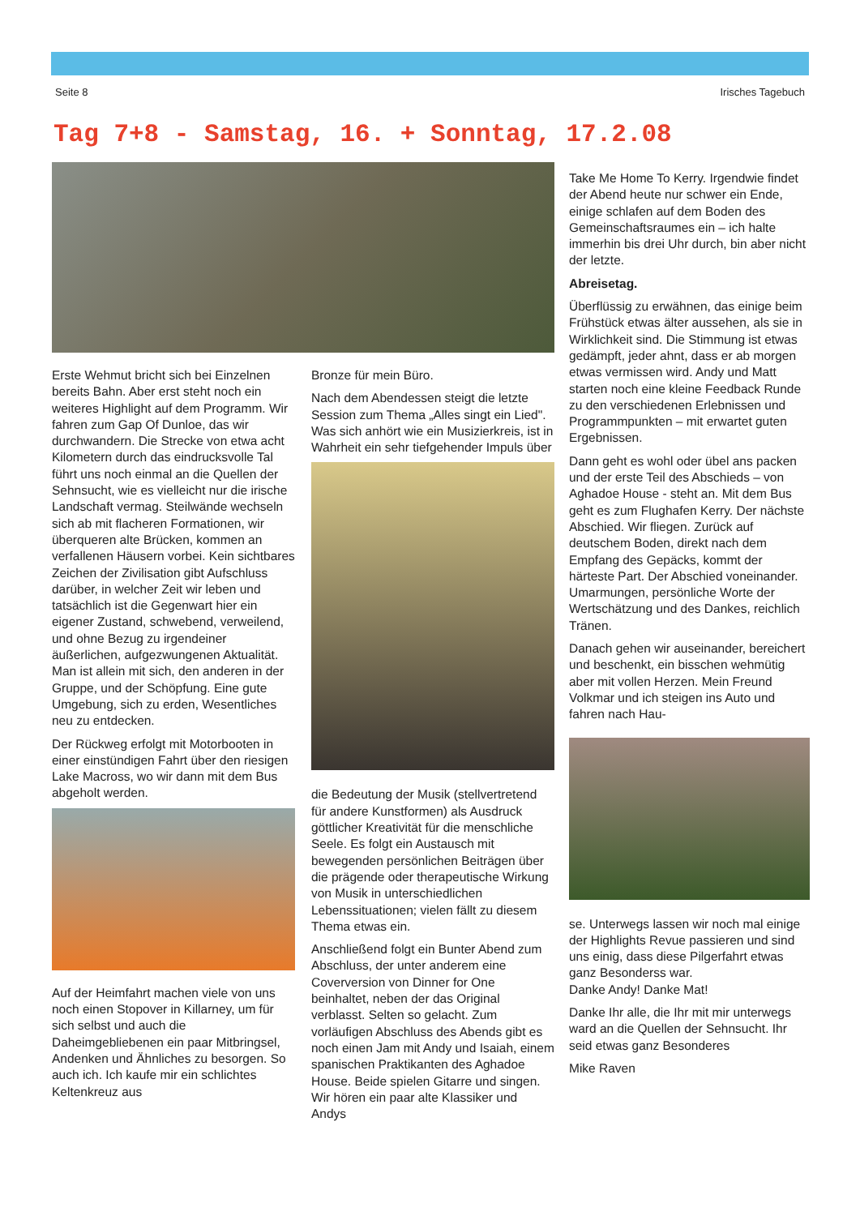Seite 8 Irisches Tagebuch
Tag 7+8 - Samstag, 16. + Sonntag, 17.2.08
Erste Wehmut bricht sich bei Einzelnen bereits Bahn. Aber erst steht noch ein weiteres Highlight auf dem Programm. Wir fahren zum Gap Of Dunloe, das wir durchwandern. Die Strecke von etwa acht Kilometern durch das eindrucksvolle Tal führt uns noch einmal an die Quellen der Sehnsucht, wie es vielleicht nur die irische Landschaft vermag. Steilwände wechseln sich ab mit flacheren Formationen, wir überqueren alte Brücken, kommen an verfallenen Häusern vorbei. Kein sichtbares Zeichen der Zivilisation gibt Aufschluss darüber, in welcher Zeit wir leben und tatsächlich ist die Gegenwart hier ein eigener Zustand, schwebend, verweilend, und ohne Bezug zu irgendeiner äußerlichen, aufgezwungenen Aktualität. Man ist allein mit sich, den anderen in der Gruppe, und der Schöpfung. Eine gute Umgebung, sich zu erden, Wesentliches neu zu entdecken.
Der Rückweg erfolgt mit Motorbooten in einer einstündigen Fahrt über den riesigen Lake Macross, wo wir dann mit dem Bus abgeholt werden.
Auf der Heimfahrt machen viele von uns noch einen Stopover in Killarney, um für sich selbst und auch die Daheimgebliebenen ein paar Mitbringsel, Andenken und Ähnliches zu besorgen. So auch ich. Ich kaufe mir ein schlichtes Keltenkreuz aus
Bronze für mein Büro.
Nach dem Abendessen steigt die letzte Session zum Thema „Alles singt ein Lied". Was sich anhört wie ein Musizierkreis, ist in Wahrheit ein sehr tiefgehender Impuls über
die Bedeutung der Musik (stellvertretend für andere Kunstformen) als Ausdruck göttlicher Kreativität für die menschliche Seele. Es folgt ein Austausch mit bewegenden persönlichen Beiträgen über die prägende oder therapeutische Wirkung von Musik in unterschiedlichen Lebenssituationen; vielen fällt zu diesem Thema etwas ein.
Anschließend folgt ein Bunter Abend zum Abschluss, der unter anderem eine Coverversion von Dinner for One beinhaltet, neben der das Original verblasst. Selten so gelacht. Zum vorläufigen Abschluss des Abends gibt es noch einen Jam mit Andy und Isaiah, einem spanischen Praktikanten des Aghadoe House. Beide spielen Gitarre und singen. Wir hören ein paar alte Klassiker und Andys
Take Me Home To Kerry. Irgendwie findet der Abend heute nur schwer ein Ende, einige schlafen auf dem Boden des Gemeinschaftsraumes ein – ich halte immerhin bis drei Uhr durch, bin aber nicht der letzte.
Abreisetag.
Überflüssig zu erwähnen, das einige beim Frühstück etwas älter aussehen, als sie in Wirklichkeit sind. Die Stimmung ist etwas gedämpft, jeder ahnt, dass er ab morgen etwas vermissen wird. Andy und Matt starten noch eine kleine Feedback Runde zu den verschiedenen Erlebnissen und Programmpunkten – mit erwartet guten Ergebnissen.
Dann geht es wohl oder übel ans packen und der erste Teil des Abschieds – von Aghadoe House - steht an. Mit dem Bus geht es zum Flughafen Kerry. Der nächste Abschied. Wir fliegen. Zurück auf deutschem Boden, direkt nach dem Empfang des Gepäcks, kommt der härteste Part. Der Abschied voneinander. Umarmungen, persönliche Worte der Wertschätzung und des Dankes, reichlich Tränen.
Danach gehen wir auseinander, bereichert und beschenkt, ein bisschen wehmütig aber mit vollen Herzen. Mein Freund Volkmar und ich steigen ins Auto und fahren nach Hau-
se. Unterwegs lassen wir noch mal einige der Highlights Revue passieren und sind uns einig, dass diese Pilgerfahrt etwas ganz Besonderss war.
Danke Andy! Danke Mat!
Danke Ihr alle, die Ihr mit mir unterwegs ward an die Quellen der Sehnsucht. Ihr seid etwas ganz Besonderes
Mike Raven